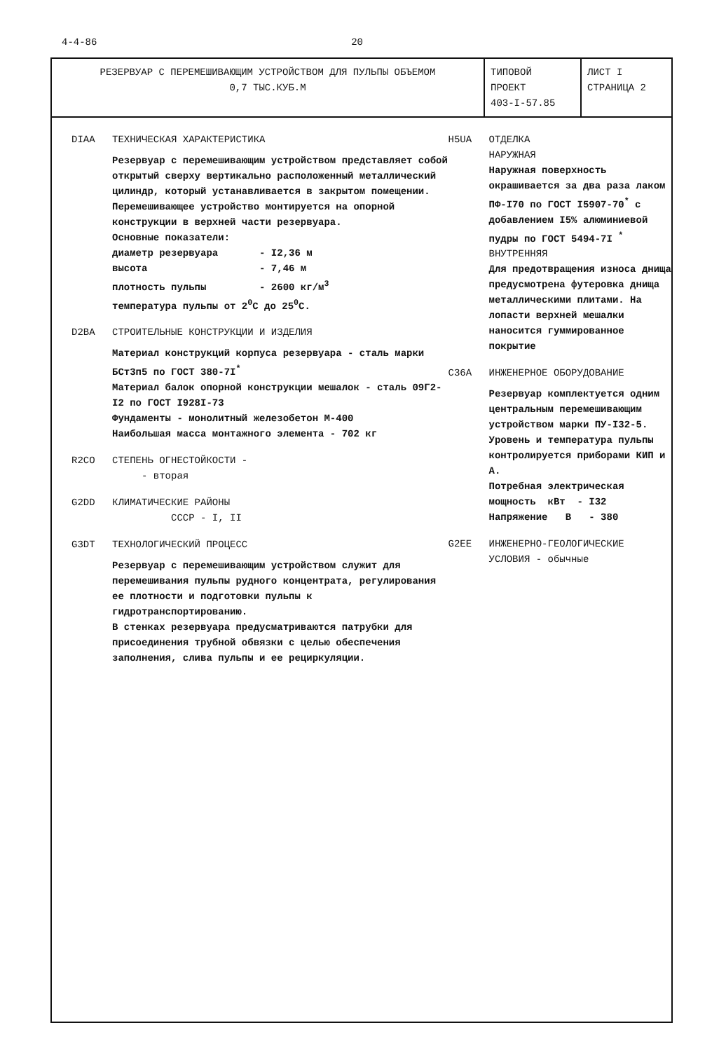4-4-86 20
| РЕЗЕРВУАР С ПЕРЕМЕШИВАЮЩИМ УСТРОЙСТВОМ ДЛЯ ПУЛЬПЫ ОБЪЕМОМ 0,7 ТЫС.КУБ.М | ТИПОВОЙ ПРОЕКТ 403-I-57.85 | ЛИСТ I СТРАНИЦА 2 |
DIAA ТЕХНИЧЕСКАЯ ХАРАКТЕРИСТИКА
Резервуар с перемешивающим устройством представляет собой открытый сверху вертикально расположенный металлический цилиндр, который устанавливается в закрытом помещении. Перемешивающее устройство монтируется на опорной конструкции в верхней части резервуара.
Основные показатели:
диаметр резервуара - I2,36 м
высота - 7,46 м
плотность пульпы - 2600 кг/м<sup>3</sup>
температура пульпы от 2<sup>0</sup>С до 25<sup>0</sup>С.
D2BA СТРОИТЕЛЬНЫЕ КОНСТРУКЦИИ И ИЗДЕЛИЯ
Материал конструкций корпуса резервуара - сталь марки БСт3п5 по ГОСТ 380-7I<sup>*</sup>
Материал балок опорной конструкции мешалок - сталь 09Г2-I2 по ГОСТ I928I-73
Фундаменты - монолитный железобетон М-400
Наибольшая масса монтажного элемента - 702 кг
R2CO СТЕПЕНЬ ОГНЕСТОЙКОСТИ -
- вторая
G2DD КЛИМАТИЧЕСКИЕ РАЙОНЫ
СССР - I, II
G3DT ТЕХНОЛОГИЧЕСКИЙ ПРОЦЕСС
Резервуар с перемешивающим устройством служит для перемешивания пульпы рудного концентрата, регулирования ее плотности и подготовки пульпы к гидротранспортированию.
В стенках резервуара предусматриваются патрубки для присоединения трубной обвязки с целью обеспечения заполнения, слива пульпы и ее рециркуляции.
H5UA ОТДЕЛКА
НАРУЖНАЯ
Наружная поверхность окрашивается за два раза лаком ПФ-I70 по ГОСТ I5907-70<sup>*</sup> с добавлением I5% алюминиевой пудры по ГОСТ 5494-7I <sup>*</sup>
ВНУТРЕННЯЯ
Для предотвращения износа днища предусмотрена футеровка днища металлическими плитами. На лопасти верхней мешалки наносится гуммированное покрытие
C36A ИНЖЕНЕРНОЕ ОБОРУДОВАНИЕ
Резервуар комплектуется одним центральным перемешивающим устройством марки ПУ-I32-5. Уровень и температура пульпы контролируется приборами КИП и А.
Потребная электрическая мощность кВт - I32
Напряжение В - 380
G2EE ИНЖЕНЕРНО-ГЕОЛОГИЧЕСКИЕ
УСЛОВИЯ - обычные